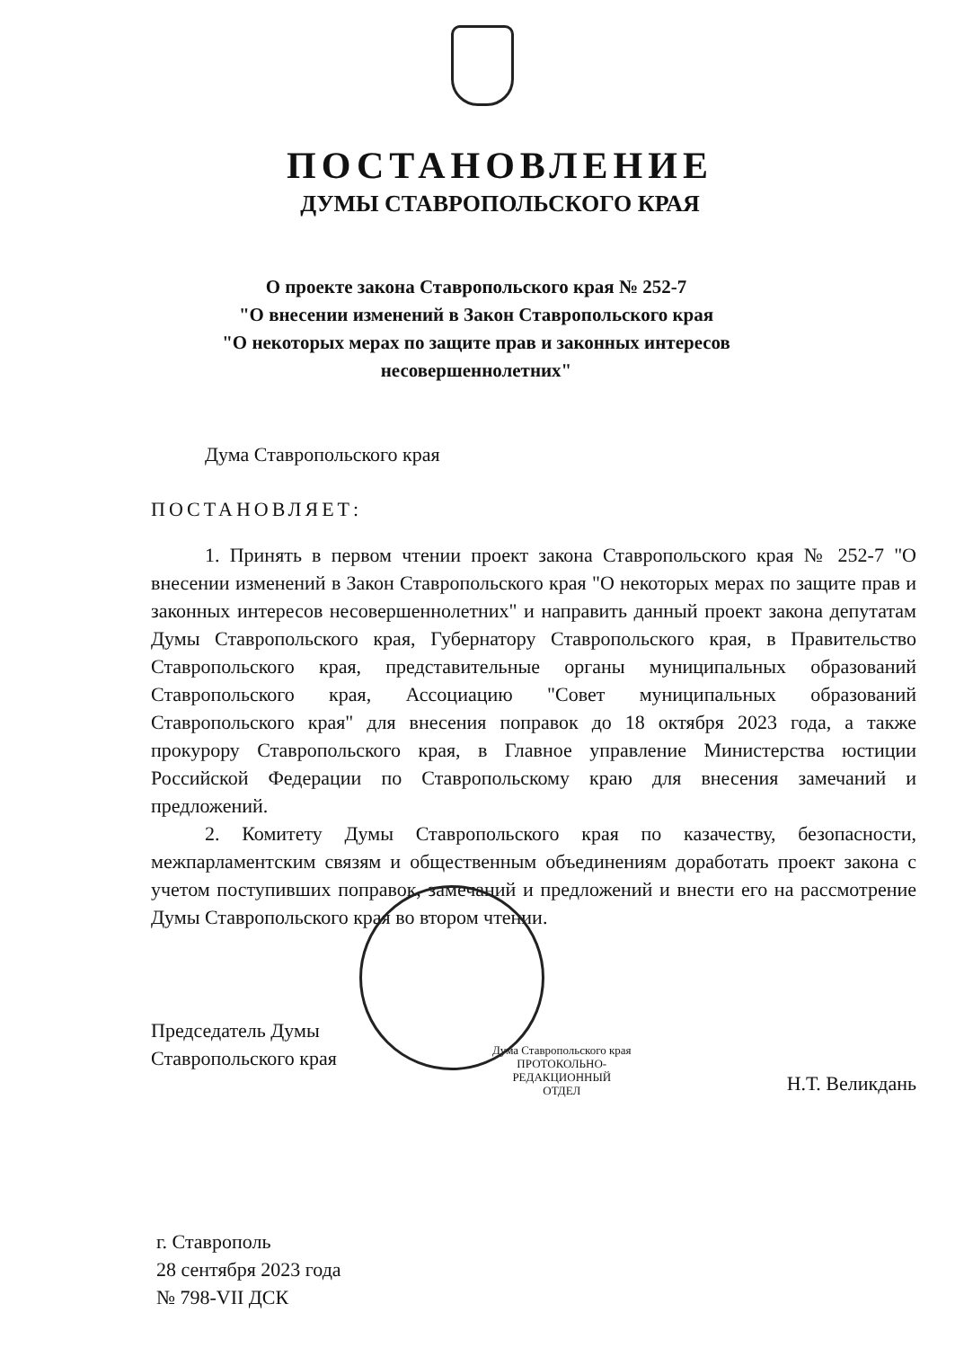ПОСТАНОВЛЕНИЕ
ДУМЫ СТАВРОПОЛЬСКОГО КРАЯ
О проекте закона Ставропольского края № 252-7
"О внесении изменений в Закон Ставропольского края
"О некоторых мерах по защите прав и законных интересов
несовершеннолетних"
Дума Ставропольского края
ПОСТАНОВЛЯЕТ:
1. Принять в первом чтении проект закона Ставропольского края № 252-7 "О внесении изменений в Закон Ставропольского края "О некоторых мерах по защите прав и законных интересов несовершеннолетних" и направить данный проект закона депутатам Думы Ставропольского края, Губернатору Ставропольского края, в Правительство Ставропольского края, представительные органы муниципальных образований Ставропольского края, Ассоциацию "Совет муниципальных образований Ставропольского края" для внесения поправок до 18 октября 2023 года, а также прокурору Ставропольского края, в Главное управление Министерства юстиции Российской Федерации по Ставропольскому краю для внесения замечаний и предложений.
2. Комитету Думы Ставропольского края по казачеству, безопасности, межпарламентским связям и общественным объединениям доработать проект закона с учетом поступивших поправок, замечаний и предложений и внести его на рассмотрение Думы Ставропольского края во втором чтении.
Председатель Думы
Ставропольского края
Дума Ставропольского края
ПРОТОКОЛЬНО-
РЕДАКЦИОННЫЙ
ОТДЕЛ
Н.Т. Великдань
г. Ставрополь
28 сентября 2023 года
№ 798-VII ДСК